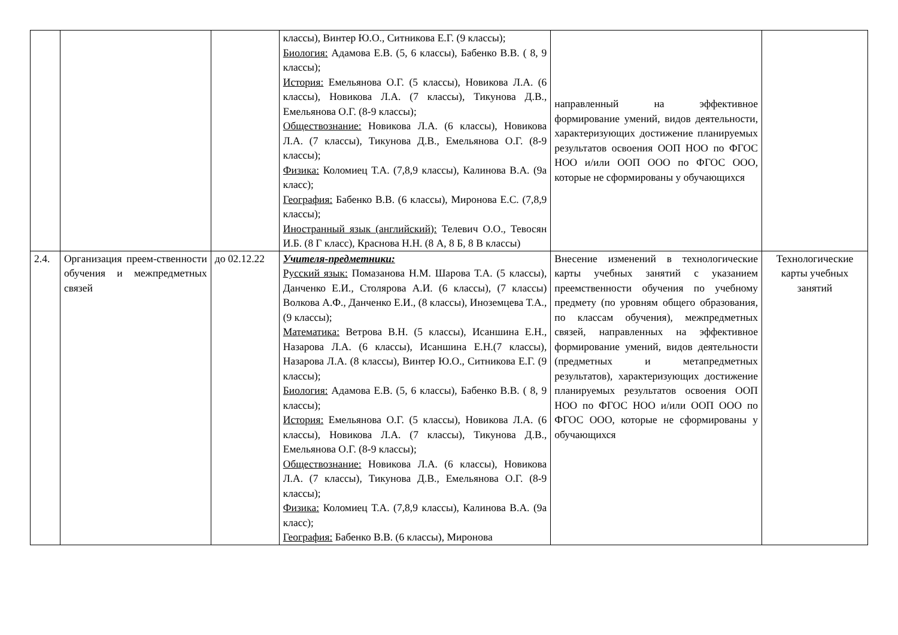| | | | классы), Винтер Ю.О., Ситникова Е.Г. (9 классы); Биология: Адамова Е.В. (5, 6 классы), Бабенко В.В. ( 8, 9 классы); История: Емельянова О.Г. (5 классы), Новикова Л.А. (6 классы), Новикова Л.А. (7 классы), Тикунова Д.В., Емельянова О.Г. (8-9 классы); Обществознание: Новикова Л.А. (6 классы), Новикова Л.А. (7 классы), Тикунова Д.В., Емельянова О.Г. (8-9 классы); Физика: Коломиец Т.А. (7,8,9 классы), Калинова В.А. (9а класс); География: Бабенко В.В. (6 классы), Миронова Е.С. (7,8,9 классы); Иностранный язык (английский): Телевич О.О., Тевосян И.Б. (8 Г класс), Краснова Н.Н. (8 А, 8 Б, 8 В классы) | направленный на эффективное формирование умений, видов деятельности, характеризующих достижение планируемых результатов освоения ООП НОО по ФГОС НОО и/или ООП ООО по ФГОС ООО, которые не сформированы у обучающихся | |
| 2.4. | Организация преем-ственности обучения и межпредметных связей | до 02.12.22 | Учителя-предметники: Русский язык: Помазанова Н.М. Шарова Т.А. (5 классы), Данченко Е.И., Столярова А.И. (6 классы), (7 классы) Волкова А.Ф., Данченко Е.И., (8 классы), Иноземцева Т.А., (9 классы); Математика: Ветрова В.Н. (5 классы), Исаншина Е.Н., Назарова Л.А. (6 классы), Исаншина Е.Н.(7 классы), Назарова Л.А. (8 классы), Винтер Ю.О., Ситникова Е.Г. (9 классы); Биология: Адамова Е.В. (5, 6 классы), Бабенко В.В. ( 8, 9 классы); История: Емельянова О.Г. (5 классы), Новикова Л.А. (6 классы), Новикова Л.А. (7 классы), Тикунова Д.В., Емельянова О.Г. (8-9 классы); Обществознание: Новикова Л.А. (6 классы), Новикова Л.А. (7 классы), Тикунова Д.В., Емельянова О.Г. (8-9 классы); Физика: Коломиец Т.А. (7,8,9 классы), Калинова В.А. (9а класс); География: Бабенко В.В. (6 классы), Миронова | Внесение изменений в технологические карты учебных занятий с указанием преемственности обучения по учебному предмету (по уровням общего образования, по классам обучения), межпредметных связей, направленных на эффективное формирование умений, видов деятельности (предметных и метапредметных результатов), характеризующих достижение планируемых результатов освоения ООП НОО по ФГОС НОО и/или ООП ООО по ФГОС ООО, которые не сформированы у обучающихся | Технологические карты учебных занятий |